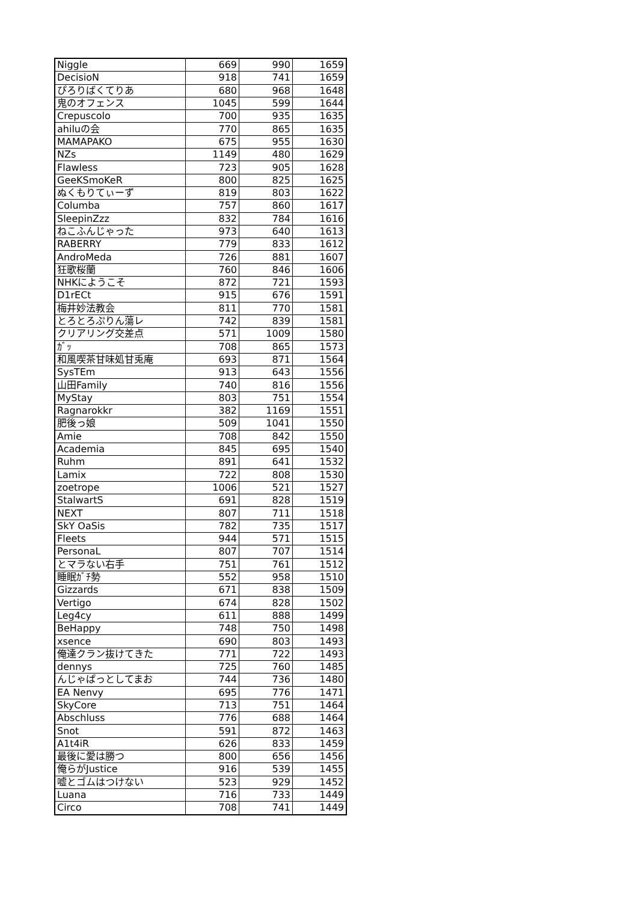| Niggle | 669 | 990 | 1659 |
| DecisioN | 918 | 741 | 1659 |
| ぴろりばくてりあ | 680 | 968 | 1648 |
| 鬼のオフェンス | 1045 | 599 | 1644 |
| Crepuscolo | 700 | 935 | 1635 |
| ahiluの会 | 770 | 865 | 1635 |
| MAMAPAKO | 675 | 955 | 1630 |
| NZs | 1149 | 480 | 1629 |
| Flawless | 723 | 905 | 1628 |
| GeeKSmoKeR | 800 | 825 | 1625 |
| ぬくもりてぃーず | 819 | 803 | 1622 |
| Columba | 757 | 860 | 1617 |
| SleepinZzz | 832 | 784 | 1616 |
| ねこふんじゃった | 973 | 640 | 1613 |
| RABERRY | 779 | 833 | 1612 |
| AndroMeda | 726 | 881 | 1607 |
| 狂歌桜蘭 | 760 | 846 | 1606 |
| NHKにようこそ | 872 | 721 | 1593 |
| D1rECt | 915 | 676 | 1591 |
| 梅井妙法教会 | 811 | 770 | 1581 |
| とろとろぷりん蕩レ | 742 | 839 | 1581 |
| クリアリング交差点 | 571 | 1009 | 1580 |
| ｶﾞｯ | 708 | 865 | 1573 |
| 和風喫茶甘味処甘兎庵 | 693 | 871 | 1564 |
| SysTEm | 913 | 643 | 1556 |
| 山田Family | 740 | 816 | 1556 |
| MyStay | 803 | 751 | 1554 |
| Ragnarokkr | 382 | 1169 | 1551 |
| 肥後っ娘 | 509 | 1041 | 1550 |
| Amie | 708 | 842 | 1550 |
| Academia | 845 | 695 | 1540 |
| Ruhm | 891 | 641 | 1532 |
| Lamix | 722 | 808 | 1530 |
| zoetrope | 1006 | 521 | 1527 |
| StalwartS | 691 | 828 | 1519 |
| NEXT | 807 | 711 | 1518 |
| SkY OaSis | 782 | 735 | 1517 |
| Fleets | 944 | 571 | 1515 |
| PersonaL | 807 | 707 | 1514 |
| とマラない右手 | 751 | 761 | 1512 |
| 睡眠ｶﾞﾁ勢 | 552 | 958 | 1510 |
| Gizzards | 671 | 838 | 1509 |
| Vertigo | 674 | 828 | 1502 |
| Leg4cy | 611 | 888 | 1499 |
| BeHappy | 748 | 750 | 1498 |
| xsence | 690 | 803 | 1493 |
| 俺達クラン抜けてきた | 771 | 722 | 1493 |
| dennys | 725 | 760 | 1485 |
| んじゃぱっとしてまお | 744 | 736 | 1480 |
| EA Nenvy | 695 | 776 | 1471 |
| SkyCore | 713 | 751 | 1464 |
| Abschluss | 776 | 688 | 1464 |
| Snot | 591 | 872 | 1463 |
| A1t4iR | 626 | 833 | 1459 |
| 最後に愛は勝つ | 800 | 656 | 1456 |
| 俺らがJustice | 916 | 539 | 1455 |
| 嘘とゴムはつけない | 523 | 929 | 1452 |
| Luana | 716 | 733 | 1449 |
| Circo | 708 | 741 | 1449 |